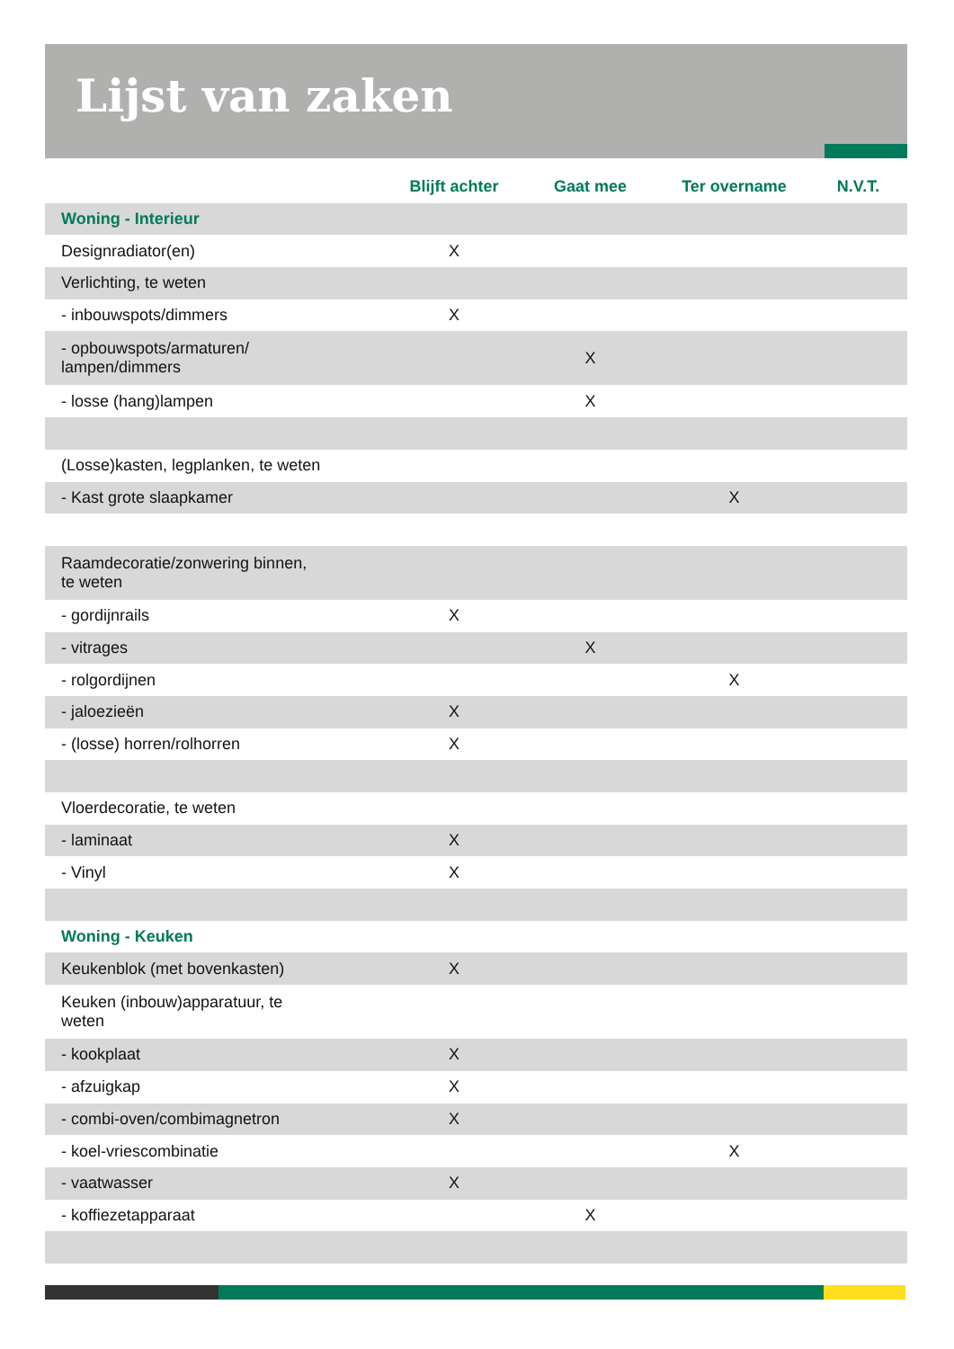Lijst van zaken
| | Blijft achter | Gaat mee | Ter overname | N.V.T. |
| Woning - Interieur | | | | |
| Designradiator(en) | X | | | |
| Verlichting, te weten | | | | |
| - inbouwspots/dimmers | X | | | |
| - opbouwspots/armaturen/ lampen/dimmers | | X | | |
| - losse (hang)lampen | | X | | |
| (Losse)kasten, legplanken, te weten | | | | |
| - Kast grote slaapkamer | | | X | |
| Raamdecoratie/zonwering binnen, te weten | | | | |
| - gordijnrails | X | | | |
| - vitrages | | X | | |
| - rolgordijnen | | | X | |
| - jaloezieën | X | | | |
| - (losse) horren/rolhorren | X | | | |
| Vloerdecoratie, te weten | | | | |
| - laminaat | X | | | |
| - Vinyl | X | | | |
| Woning - Keuken | | | | |
| Keukenblok (met bovenkasten) | X | | | |
| Keuken (inbouw)apparatuur, te weten | | | | |
| - kookplaat | X | | | |
| - afzuigkap | X | | | |
| - combi-oven/combimagnetron | X | | | |
| - koel-vriescombinatie | | | X | |
| - vaatwasser | X | | | |
| - koffiezetapparaat | | X | | |